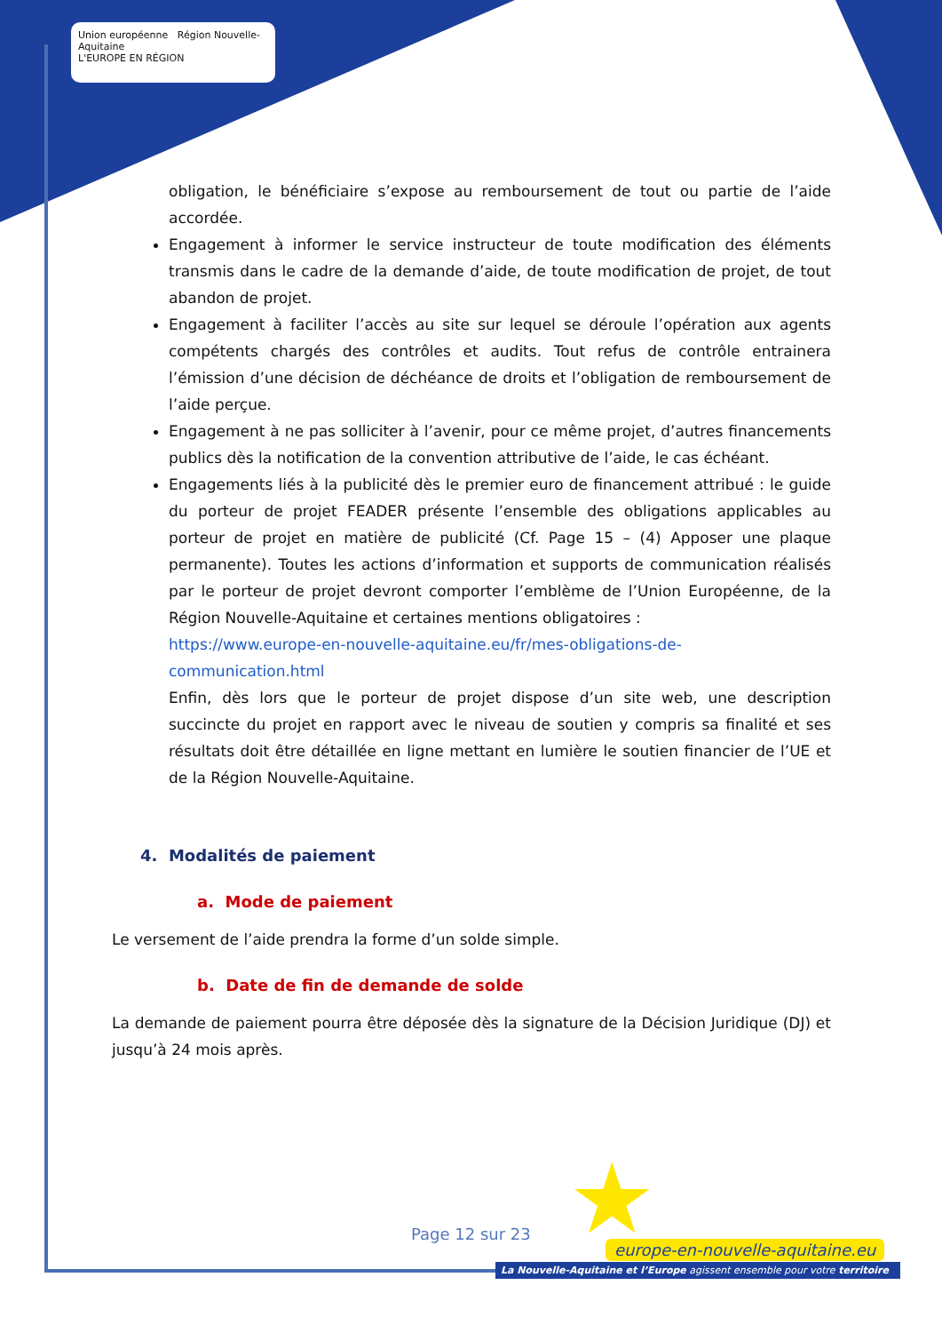Union européenne Région Nouvelle-Aquitaine
L'EUROPE EN RÉGION
obligation, le bénéficiaire s’expose au remboursement de tout ou partie de l’aide accordée.
Engagement à informer le service instructeur de toute modification des éléments transmis dans le cadre de la demande d’aide, de toute modification de projet, de tout abandon de projet.
Engagement à faciliter l’accès au site sur lequel se déroule l’opération aux agents compétents chargés des contrôles et audits. Tout refus de contrôle entrainera l’émission d’une décision de déchéance de droits et l’obligation de remboursement de l’aide perçue.
Engagement à ne pas solliciter à l’avenir, pour ce même projet, d’autres financements publics dès la notification de la convention attributive de l’aide, le cas échéant.
Engagements liés à la publicité dès le premier euro de financement attribué : le guide du porteur de projet FEADER présente l’ensemble des obligations applicables au porteur de projet en matière de publicité (Cf. Page 15 – (4) Apposer une plaque permanente). Toutes les actions d’information et supports de communication réalisés par le porteur de projet devront comporter l’emblème de l’Union Européenne, de la Région Nouvelle-Aquitaine et certaines mentions obligatoires :
https://www.europe-en-nouvelle-aquitaine.eu/fr/mes-obligations-de-communication.html
Enfin, dès lors que le porteur de projet dispose d’un site web, une description succincte du projet en rapport avec le niveau de soutien y compris sa finalité et ses résultats doit être détaillée en ligne mettant en lumière le soutien financier de l’UE et de la Région Nouvelle-Aquitaine.
4. Modalités de paiement
a. Mode de paiement
Le versement de l’aide prendra la forme d’un solde simple.
b. Date de fin de demande de solde
La demande de paiement pourra être déposée dès la signature de la Décision Juridique (DJ) et jusqu’à 24 mois après.
★
Page 12 sur 23
europe-en-nouvelle-aquitaine.eu
La Nouvelle-Aquitaine et l’Europe agissent ensemble pour votre territoire